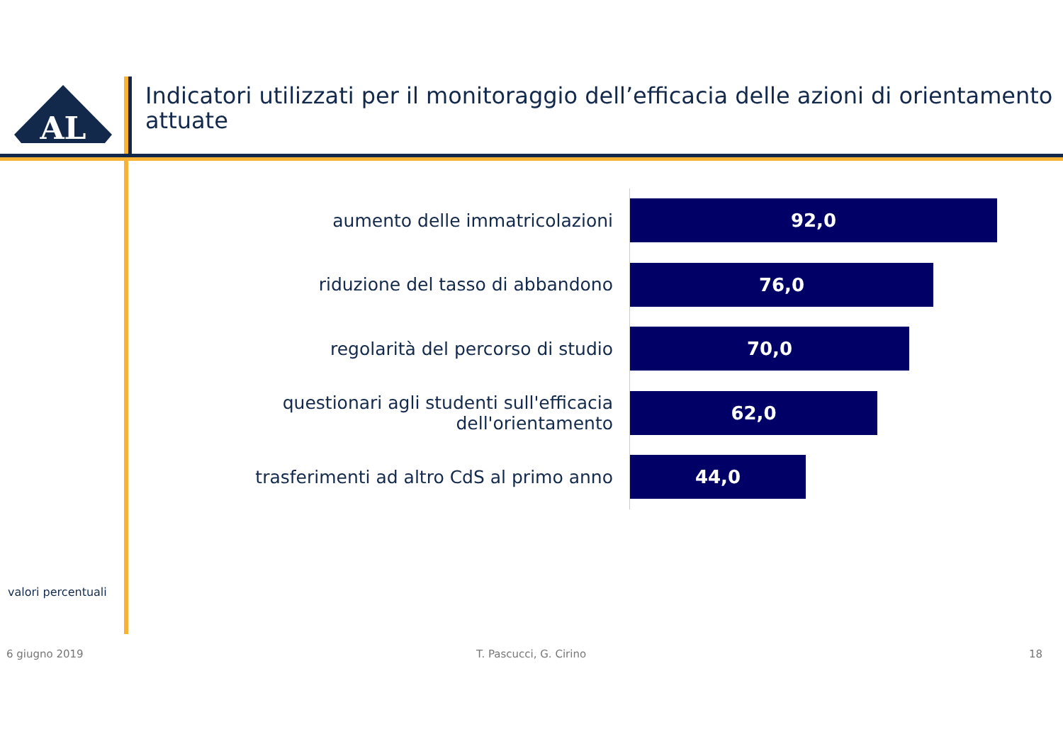AL
Indicatori utilizzati per il monitoraggio dell’efficacia delle azioni di orientamento attuate
aumento delle immatricolazioni
92,0
riduzione del tasso di abbandono
76,0
regolarità del percorso di studio
70,0
questionari agli studenti sull'efficacia dell'orientamento
62,0
trasferimenti ad altro CdS al primo anno
44,0
valori percentuali
6 giugno 2019 T. Pascucci, G. Cirino 18